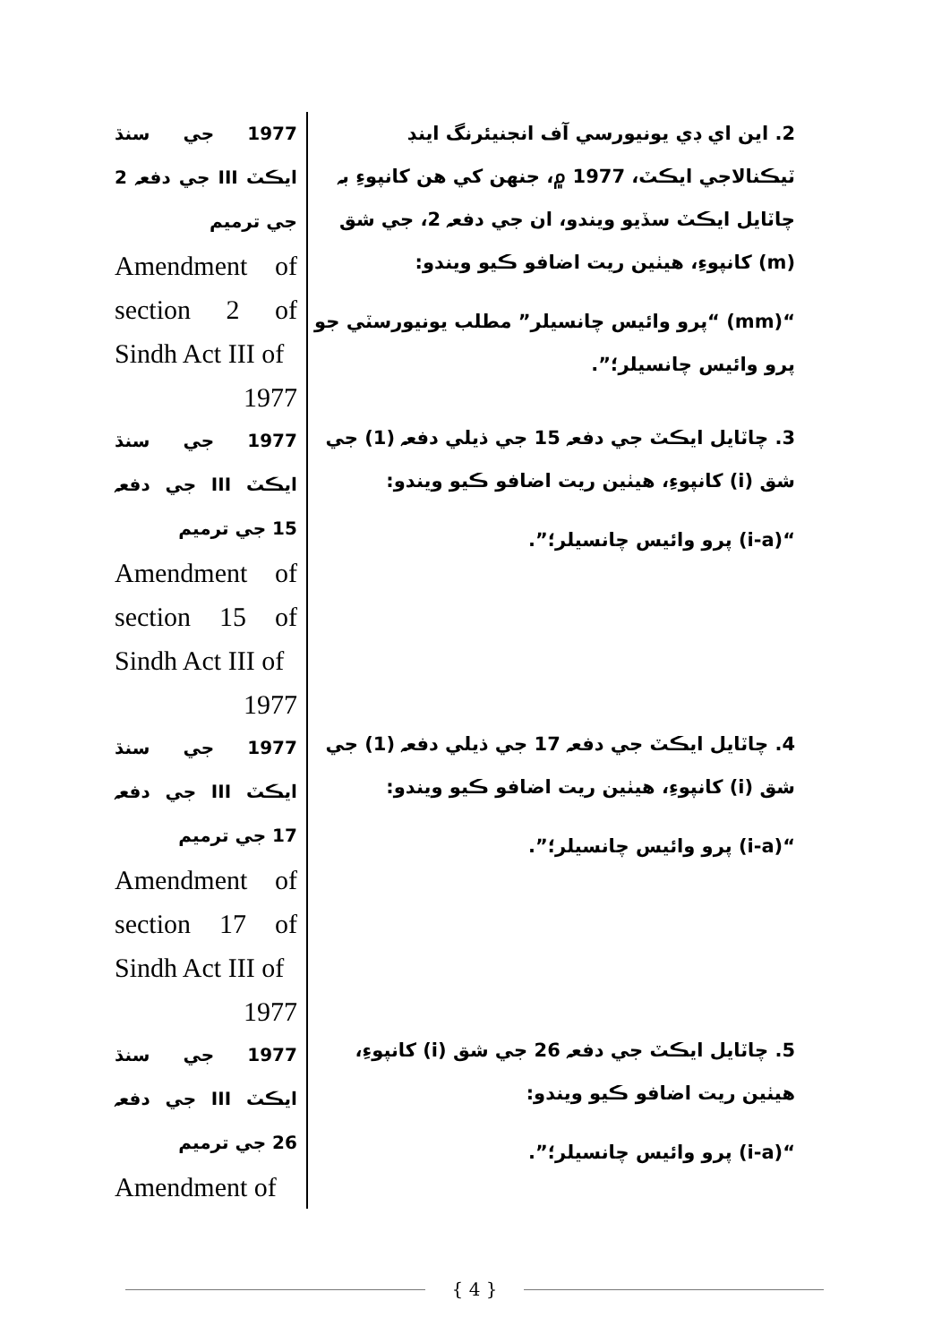2. اين اي ڊي يونيورسي آف انجنيئرنگ اينڊ ٽيڪنالاجي ايڪٽ، 1977 ۾، جنهن کي هن کانپوءِ بہ چاٽايل ايڪٽ سڏيو ويندو، ان جي دفعہ 2، جي شق (m) کانپوءِ، هيٺين ريت اضافو ڪيو ويندو:
“(mm) “پرو وائيس چانسيلر” مطلب يونيورسٽي جو پرو وائيس چانسيلر؛”.
3. چاٽايل ايڪٽ جي دفعہ 15 جي ذيلي دفعہ (1) جي شق (i) کانپوءِ، هيٺين ريت اضافو ڪيو ويندو:
“(i-a) پرو وائيس چانسيلر؛”.
4. چاٽايل ايڪٽ جي دفعہ 17 جي ذيلي دفعہ (1) جي شق (i) کانپوءِ، هيٺين ريت اضافو ڪيو ويندو:
“(i-a) پرو وائيس چانسيلر؛”.
5. چاٽايل ايڪٽ جي دفعہ 26 جي شق (i) کانپوءِ، هيٺين ريت اضافو ڪيو ويندو:
“(i-a) پرو وائيس چانسيلر؛”.
1977 جي سنڌ ايڪٽ III جي دفعہ 2 جي ترميم
Amendment of section 2 of Sindh Act III of
1977
1977 جي سنڌ ايڪٽ III جي دفعہ 15 جي ترميم
Amendment of section 15 of Sindh Act III of
1977
1977 جي سنڌ ايڪٽ III جي دفعہ 17 جي ترميم
Amendment of section 17 of Sindh Act III of
1977
1977 جي سنڌ ايڪٽ III جي دفعہ 26 جي ترميم
Amendment of
{ 4 }